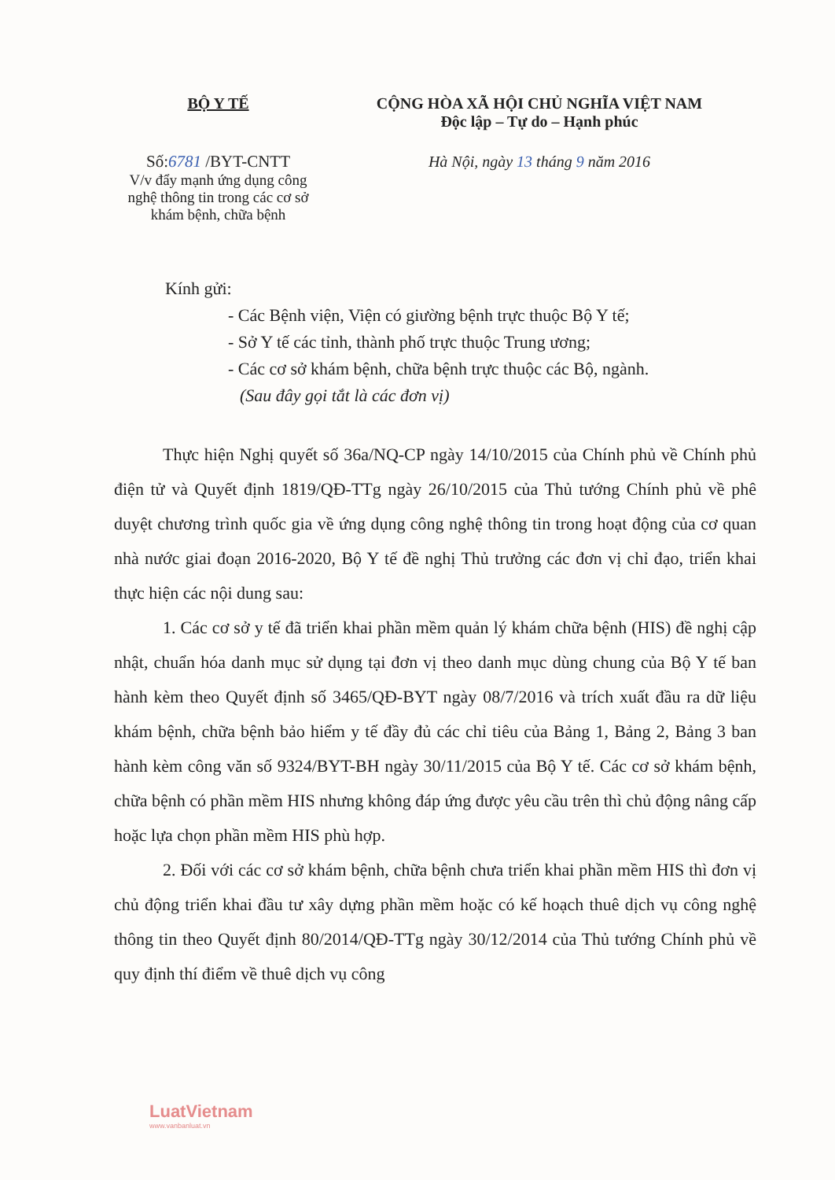BỘ Y TẾ
Số:6781 /BYT-CNTT
V/v đẩy mạnh ứng dụng công nghệ thông tin trong các cơ sở khám bệnh, chữa bệnh
CỘNG HÒA XÃ HỘI CHỦ NGHĨA VIỆT NAM
Độc lập – Tự do – Hạnh phúc
Hà Nội, ngày 13 tháng 9 năm 2016
Kính gửi:
- Các Bệnh viện, Viện có giường bệnh trực thuộc Bộ Y tế;
- Sở Y tế các tỉnh, thành phố trực thuộc Trung ương;
- Các cơ sở khám bệnh, chữa bệnh trực thuộc các Bộ, ngành.
(Sau đây gọi tắt là các đơn vị)
Thực hiện Nghị quyết số 36a/NQ-CP ngày 14/10/2015 của Chính phủ về Chính phủ điện tử và Quyết định 1819/QĐ-TTg ngày 26/10/2015 của Thủ tướng Chính phủ về phê duyệt chương trình quốc gia về ứng dụng công nghệ thông tin trong hoạt động của cơ quan nhà nước giai đoạn 2016-2020, Bộ Y tế đề nghị Thủ trưởng các đơn vị chỉ đạo, triển khai thực hiện các nội dung sau:
1. Các cơ sở y tế đã triển khai phần mềm quản lý khám chữa bệnh (HIS) đề nghị cập nhật, chuẩn hóa danh mục sử dụng tại đơn vị theo danh mục dùng chung của Bộ Y tế ban hành kèm theo Quyết định số 3465/QĐ-BYT ngày 08/7/2016 và trích xuất đầu ra dữ liệu khám bệnh, chữa bệnh bảo hiểm y tế đầy đủ các chỉ tiêu của Bảng 1, Bảng 2, Bảng 3 ban hành kèm công văn số 9324/BYT-BH ngày 30/11/2015 của Bộ Y tế. Các cơ sở khám bệnh, chữa bệnh có phần mềm HIS nhưng không đáp ứng được yêu cầu trên thì chủ động nâng cấp hoặc lựa chọn phần mềm HIS phù hợp.
2. Đối với các cơ sở khám bệnh, chữa bệnh chưa triển khai phần mềm HIS thì đơn vị chủ động triển khai đầu tư xây dựng phần mềm hoặc có kế hoạch thuê dịch vụ công nghệ thông tin theo Quyết định 80/2014/QĐ-TTg ngày 30/12/2014 của Thủ tướng Chính phủ về quy định thí điểm về thuê dịch vụ công
LuatVietnam
www.vanbanluat.vn